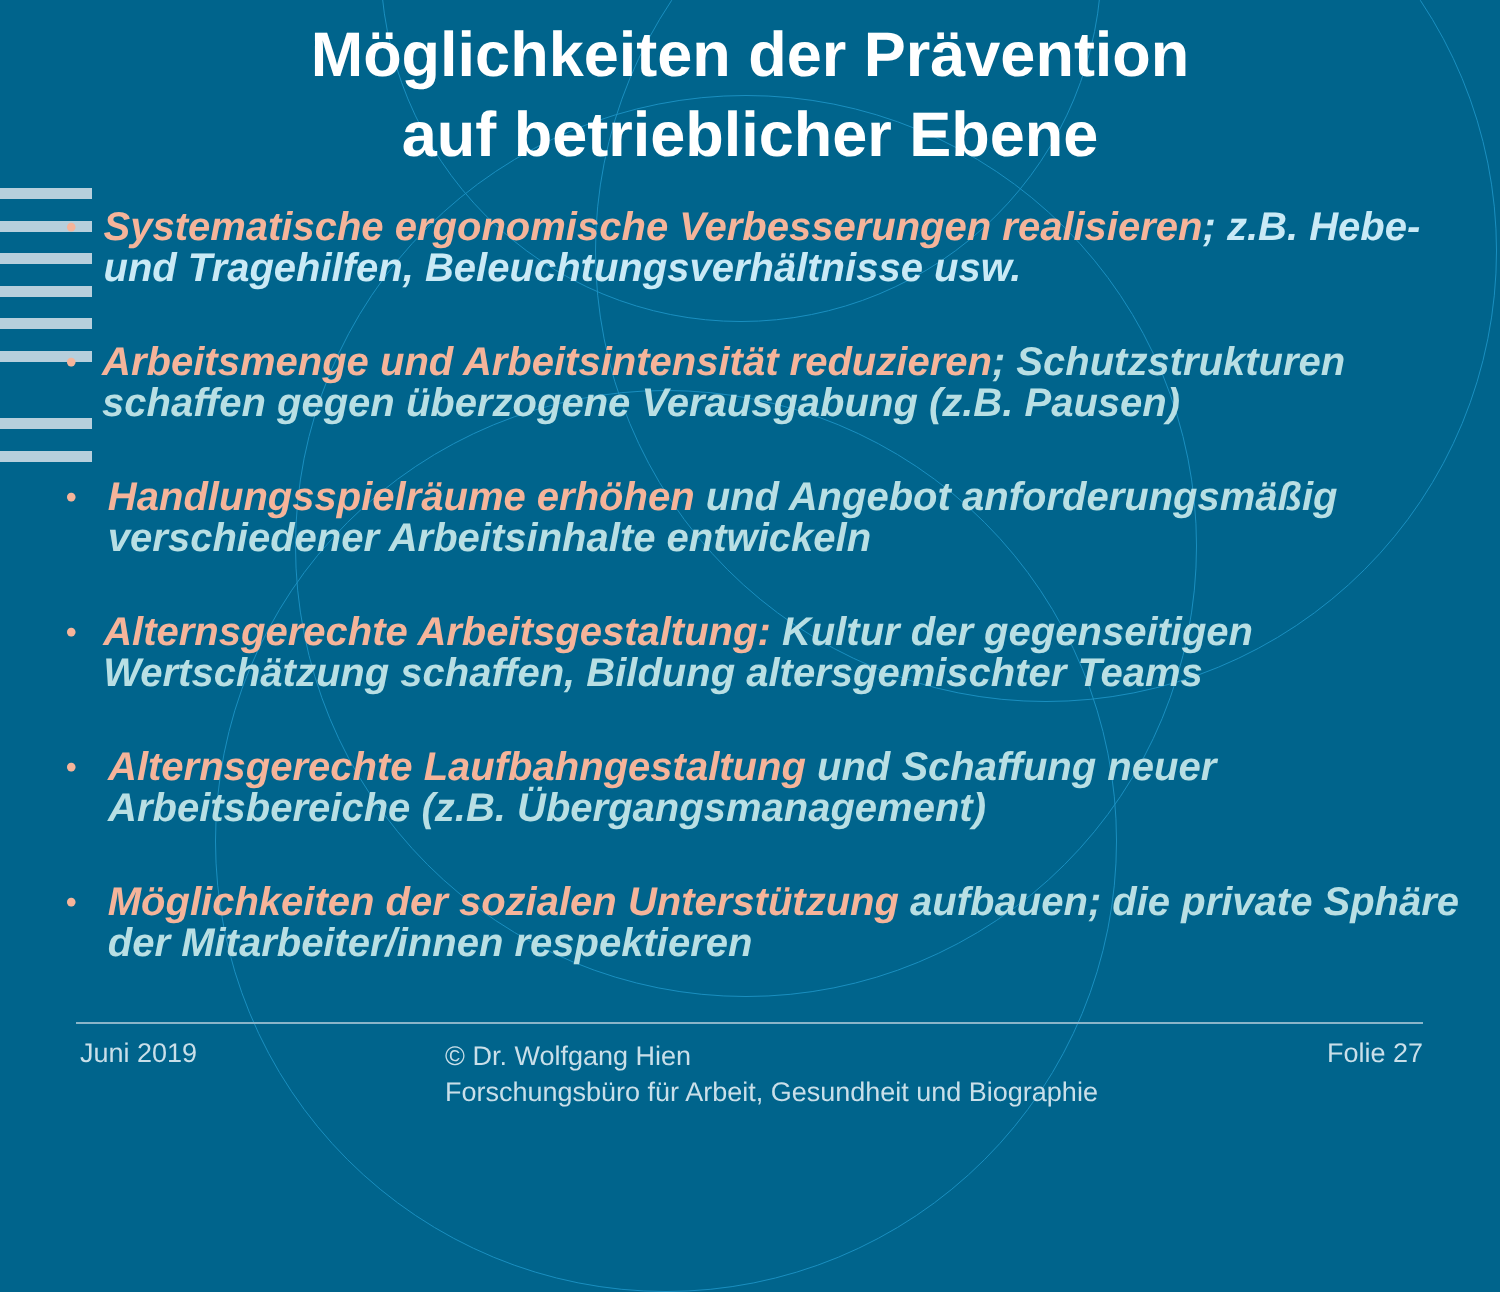Möglichkeiten der Prävention
auf betrieblicher Ebene
• Systematische ergonomische Verbesserungen realisieren; z.B. Hebe- und Tragehilfen, Beleuchtungsverhältnisse usw.
• Arbeitsmenge und Arbeitsintensität reduzieren; Schutzstrukturen schaffen gegen überzogene Verausgabung (z.B. Pausen)
• Handlungsspielräume erhöhen und Angebot anforderungsmäßig verschiedener Arbeitsinhalte entwickeln
• Alternsgerechte Arbeitsgestaltung: Kultur der gegenseitigen Wertschätzung schaffen, Bildung altersgemischter Teams
• Alternsgerechte Laufbahngestaltung und Schaffung neuer Arbeitsbereiche (z.B. Übergangsmanagement)
• Möglichkeiten der sozialen Unterstützung aufbauen; die private Sphäre der Mitarbeiter/innen respektieren
Juni 2019
© Dr. Wolfgang Hien
Forschungsbüro für Arbeit, Gesundheit und Biographie
Folie 27